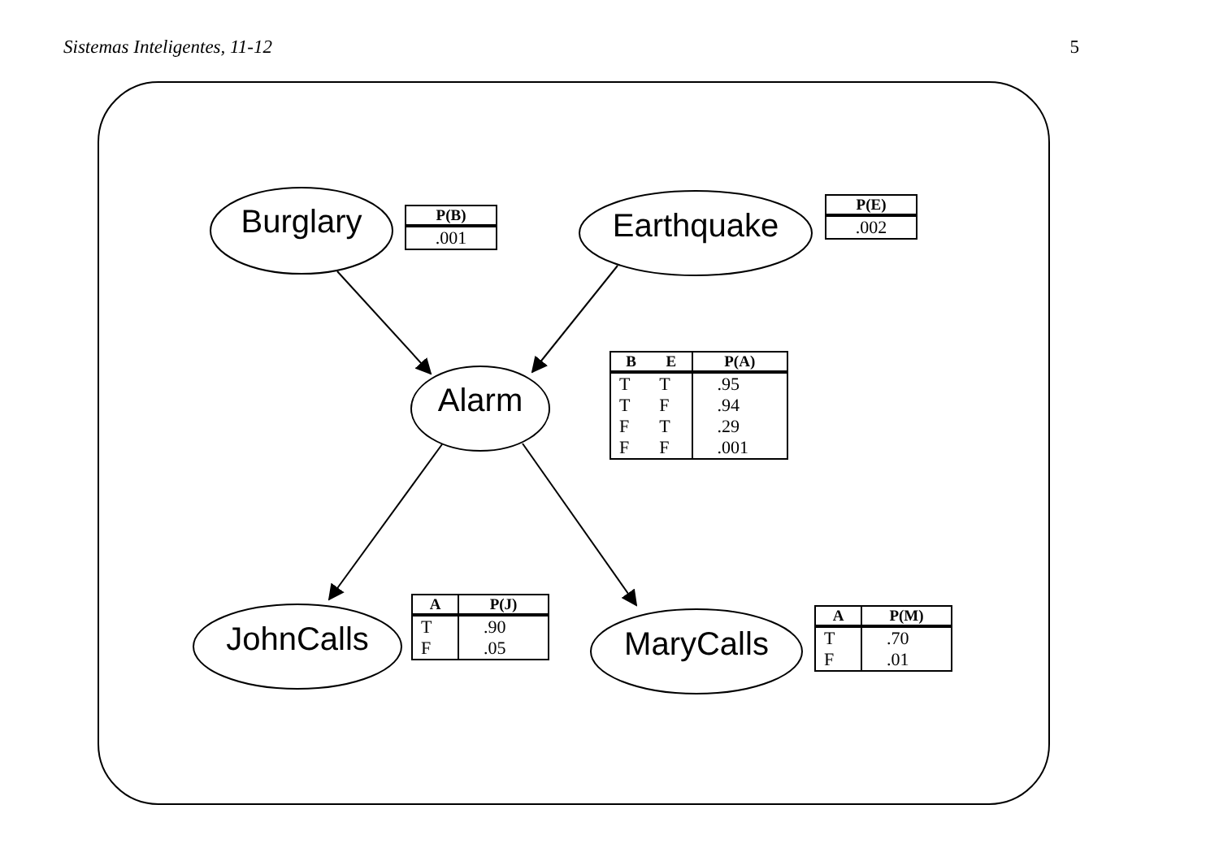Sistemas Inteligentes, 11-12 5
Burglary Earthquake
Alarm
JohnCalls MaryCalls
| P(B) |
| --- |
| .001 |
| P(E) |
| --- |
| .002 |
| B | E | P(A) |
| --- | --- | --- |
| T T F F | T F T F | .95 .94 .29 .001 |
| A | P(J) |
| --- | --- |
| T F | .90 .05 |
| A | P(M) |
| --- | --- |
| T F | .70 .01 |